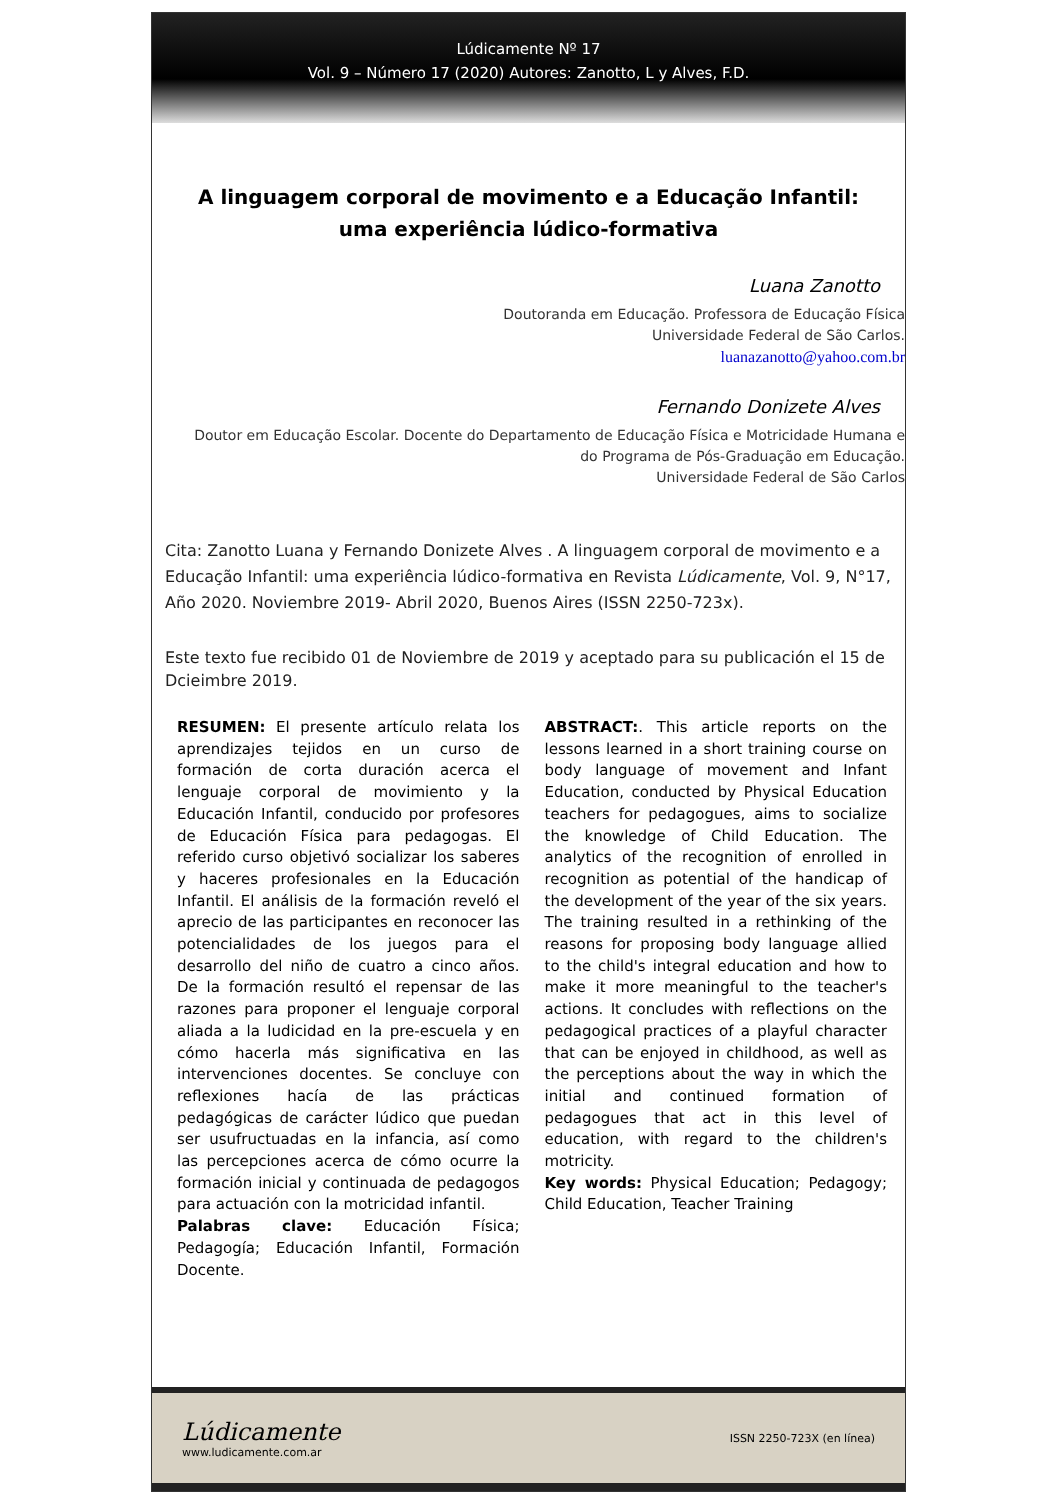Lúdicamente Nº 17
Vol. 9 – Número 17 (2020) Autores: Zanotto, L y Alves, F.D.
A linguagem corporal de movimento e a Educação Infantil: uma experiência lúdico-formativa
Luana Zanotto
Doutoranda em Educação. Professora de Educação Física
Universidade Federal de São Carlos.
luanazanotto@yahoo.com.br
Fernando Donizete Alves
Doutor em Educação Escolar. Docente do Departamento de Educação Física e Motricidade Humana e
do Programa de Pós-Graduação em Educação.
Universidade Federal de São Carlos
Cita: Zanotto Luana y Fernando Donizete Alves . A linguagem corporal de movimento e a Educação Infantil: uma experiência lúdico-formativa en Revista Lúdicamente, Vol. 9, N°17, Año 2020. Noviembre 2019- Abril 2020, Buenos Aires (ISSN 2250-723x).
Este texto fue recibido 01 de Noviembre de 2019 y aceptado para su publicación el 15 de Dcieimbre 2019.
RESUMEN: El presente artículo relata los aprendizajes tejidos en un curso de formación de corta duración acerca el lenguaje corporal de movimiento y la Educación Infantil, conducido por profesores de Educación Física para pedagogas. El referido curso objetivó socializar los saberes y haceres profesionales en la Educación Infantil. El análisis de la formación reveló el aprecio de las participantes en reconocer las potencialidades de los juegos para el desarrollo del niño de cuatro a cinco años. De la formación resultó el repensar de las razones para proponer el lenguaje corporal aliada a la ludicidad en la pre-escuela y en cómo hacerla más significativa en las intervenciones docentes. Se concluye con reflexiones hacía de las prácticas pedagógicas de carácter lúdico que puedan ser usufructuadas en la infancia, así como las percepciones acerca de cómo ocurre la formación inicial y continuada de pedagogos para actuación con la motricidad infantil.
Palabras clave: Educación Física; Pedagogía; Educación Infantil, Formación Docente.
ABSTRACT:. This article reports on the lessons learned in a short training course on body language of movement and Infant Education, conducted by Physical Education teachers for pedagogues, aims to socialize the knowledge of Child Education. The analytics of the recognition of enrolled in recognition as potential of the handicap of the development of the year of the six years. The training resulted in a rethinking of the reasons for proposing body language allied to the child's integral education and how to make it more meaningful to the teacher's actions. It concludes with reflections on the pedagogical practices of a playful character that can be enjoyed in childhood, as well as the perceptions about the way in which the initial and continued formation of pedagogues that act in this level of education, with regard to the children's motricity.
Key words: Physical Education; Pedagogy; Child Education, Teacher Training
Lúdicamente
www.ludicamente.com.ar
ISSN 2250-723X (en línea)